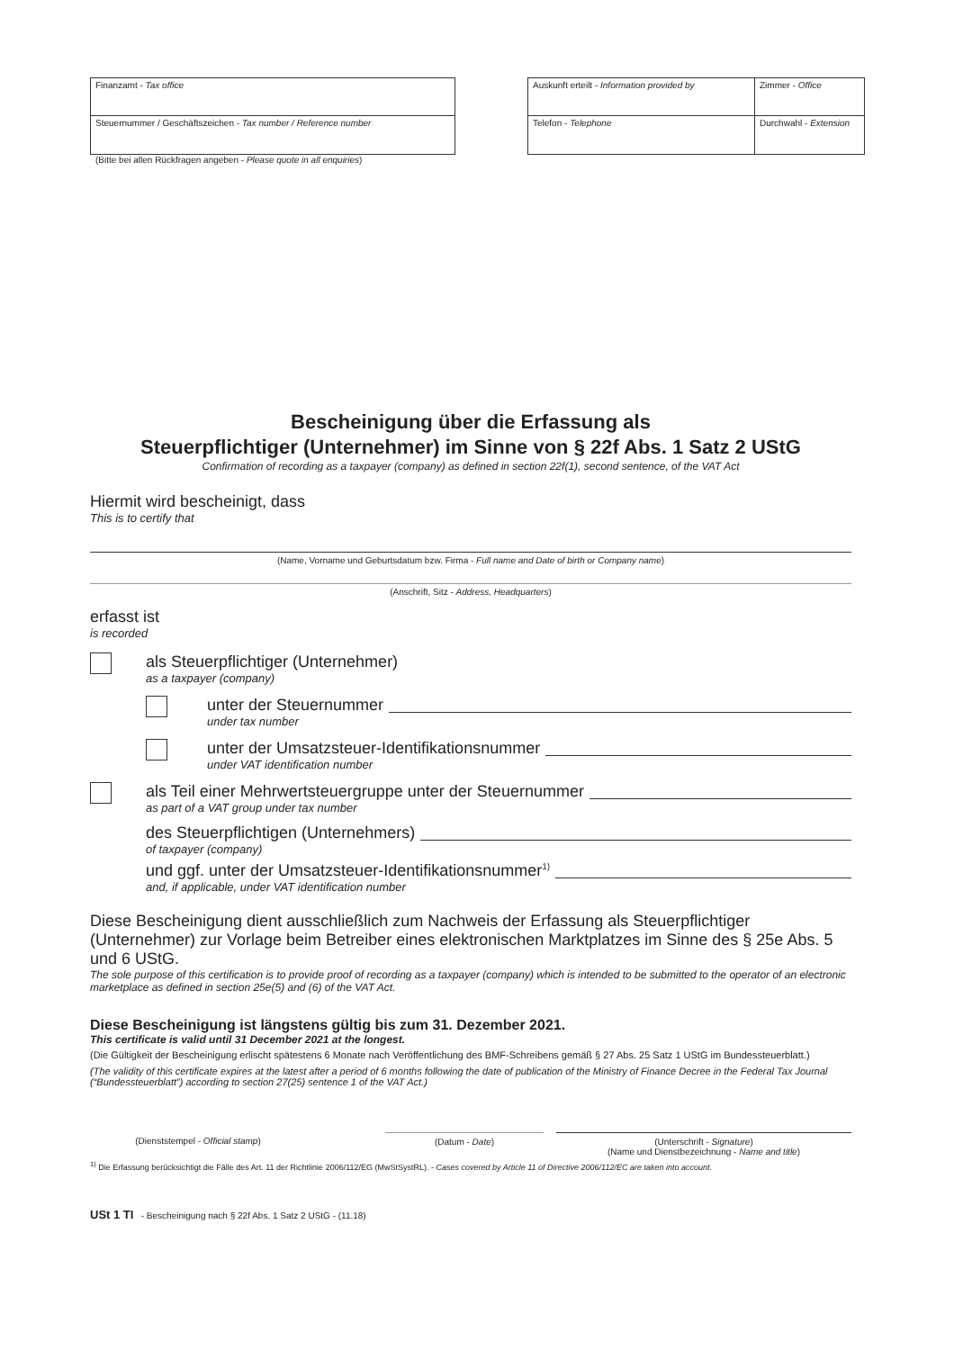Finanzamt - Tax office
Steuernummer / Geschäftszeichen - Tax number / Reference number
(Bitte bei allen Rückfragen angeben - Please quote in all enquiries)
Auskunft erteilt - Information provided by
Zimmer - Office
Telefon - Telephone
Durchwahl - Extension
Bescheinigung über die Erfassung als
Steuerpflichtiger (Unternehmer) im Sinne von § 22f Abs. 1 Satz 2 UStG
Confirmation of recording as a taxpayer (company) as defined in section 22f(1), second sentence, of the VAT Act
Hiermit wird bescheinigt, dass
This is to certify that
(Name, Vorname und Geburtsdatum bzw. Firma - Full name and Date of birth or Company name)
(Anschrift, Sitz - Address, Headquarters)
erfasst ist
is recorded
als Steuerpflichtiger (Unternehmer)
as a taxpayer (company)
unter der Steuernummer
under tax number
unter der Umsatzsteuer-Identifikationsnummer
under VAT identification number
als Teil einer Mehrwertsteuergruppe unter der Steuernummer
as part of a VAT group under tax number
des Steuerpflichtigen (Unternehmers)
of taxpayer (company)
und ggf. unter der Umsatzsteuer-Identifikationsnummer<sup>1)</sup>
and, if applicable, under VAT identification number
Diese Bescheinigung dient ausschließlich zum Nachweis der Erfassung als Steuerpflichtiger (Unternehmer) zur Vorlage beim Betreiber eines elektronischen Marktplatzes im Sinne des § 25e Abs. 5 und 6 UStG.
The sole purpose of this certification is to provide proof of recording as a taxpayer (company) which is intended to be submitted to the operator of an electronic marketplace as defined in section 25e(5) and (6) of the VAT Act.
Diese Bescheinigung ist längstens gültig bis zum 31. Dezember 2021.
This certificate is valid until 31 December 2021 at the longest.
(Die Gültigkeit der Bescheinigung erlischt spätestens 6 Monate nach Veröffentlichung des BMF-Schreibens gemäß § 27 Abs. 25 Satz 1 UStG im Bundessteuerblatt.)
(The validity of this certificate expires at the latest after a period of 6 months following the date of publication of the Ministry of Finance Decree in the Federal Tax Journal (“Bundessteuerblatt”) according to section 27(25) sentence 1 of the VAT Act.)
(Dienststempel - Official stamp) (Datum - Date) (Unterschrift - Signature)
(Name und Dienstbezeichnung - Name and title)
<sup>1)</sup> Die Erfassung berücksichtigt die Fälle des Art. 11 der Richtlinie 2006/112/EG (MwStSystRL). - Cases covered by Article 11 of Directive 2006/112/EC are taken into account.
USt 1 TI - Bescheinigung nach § 22f Abs. 1 Satz 2 UStG - (11.18)